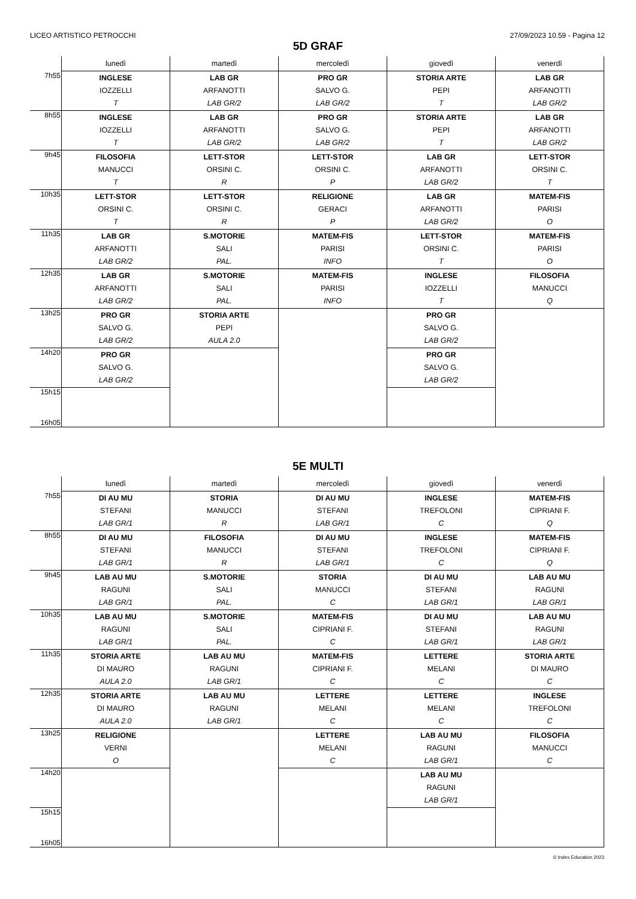LICEO ARTISTICO PETROCCHI 27/09/2023 10.59 - Pagina 12
5D GRAF
| | lunedì | martedì | mercoledì | giovedì | venerdì |
| --- | --- | --- | --- | --- | --- |
| 7h55 | INGLESE IOZZELLI T | LAB GR ARFANOTTI LAB GR/2 | PRO GR SALVO G. LAB GR/2 | STORIA ARTE PEPI T | LAB GR ARFANOTTI LAB GR/2 |
| 8h55 | INGLESE IOZZELLI T | LAB GR ARFANOTTI LAB GR/2 | PRO GR SALVO G. LAB GR/2 | STORIA ARTE PEPI T | LAB GR ARFANOTTI LAB GR/2 |
| 9h45 | FILOSOFIA MANUCCI T | LETT-STOR ORSINI C. R | LETT-STOR ORSINI C. P | LAB GR ARFANOTTI LAB GR/2 | LETT-STOR ORSINI C. T |
| 10h35 | LETT-STOR ORSINI C. T | LETT-STOR ORSINI C. R | RELIGIONE GERACI P | LAB GR ARFANOTTI LAB GR/2 | MATEM-FIS PARISI O |
| 11h35 | LAB GR ARFANOTTI LAB GR/2 | S.MOTORIE SALI PAL. | MATEM-FIS PARISI INFO | LETT-STOR ORSINI C. T | MATEM-FIS PARISI O |
| 12h35 | LAB GR ARFANOTTI LAB GR/2 | S.MOTORIE SALI PAL. | MATEM-FIS PARISI INFO | INGLESE IOZZELLI T | FILOSOFIA MANUCCI Q |
| 13h25 | PRO GR SALVO G. LAB GR/2 | STORIA ARTE PEPI AULA 2.0 | | PRO GR SALVO G. LAB GR/2 | |
| 14h20 | PRO GR SALVO G. LAB GR/2 | | | PRO GR SALVO G. LAB GR/2 | |
| 15h15 16h05 | | | | | |
5E MULTI
| | lunedì | martedì | mercoledì | giovedì | venerdì |
| --- | --- | --- | --- | --- | --- |
| 7h55 | DI AU MU STEFANI LAB GR/1 | STORIA MANUCCI R | DI AU MU STEFANI LAB GR/1 | INGLESE TREFOLONI C | MATEM-FIS CIPRIANI F. Q |
| 8h55 | DI AU MU STEFANI LAB GR/1 | FILOSOFIA MANUCCI R | DI AU MU STEFANI LAB GR/1 | INGLESE TREFOLONI C | MATEM-FIS CIPRIANI F. Q |
| 9h45 | LAB AU MU RAGUNI LAB GR/1 | S.MOTORIE SALI PAL. | STORIA MANUCCI C | DI AU MU STEFANI LAB GR/1 | LAB AU MU RAGUNI LAB GR/1 |
| 10h35 | LAB AU MU RAGUNI LAB GR/1 | S.MOTORIE SALI PAL. | MATEM-FIS CIPRIANI F. C | DI AU MU STEFANI LAB GR/1 | LAB AU MU RAGUNI LAB GR/1 |
| 11h35 | STORIA ARTE DI MAURO AULA 2.0 | LAB AU MU RAGUNI LAB GR/1 | MATEM-FIS CIPRIANI F. C | LETTERE MELANI C | STORIA ARTE DI MAURO C |
| 12h35 | STORIA ARTE DI MAURO AULA 2.0 | LAB AU MU RAGUNI LAB GR/1 | LETTERE MELANI C | LETTERE MELANI C | INGLESE TREFOLONI C |
| 13h25 | RELIGIONE VERNI O | | LETTERE MELANI C | LAB AU MU RAGUNI LAB GR/1 | FILOSOFIA MANUCCI C |
| 14h20 | | | | LAB AU MU RAGUNI LAB GR/1 | |
| 15h15 16h05 | | | | | |
© Index Education 2023